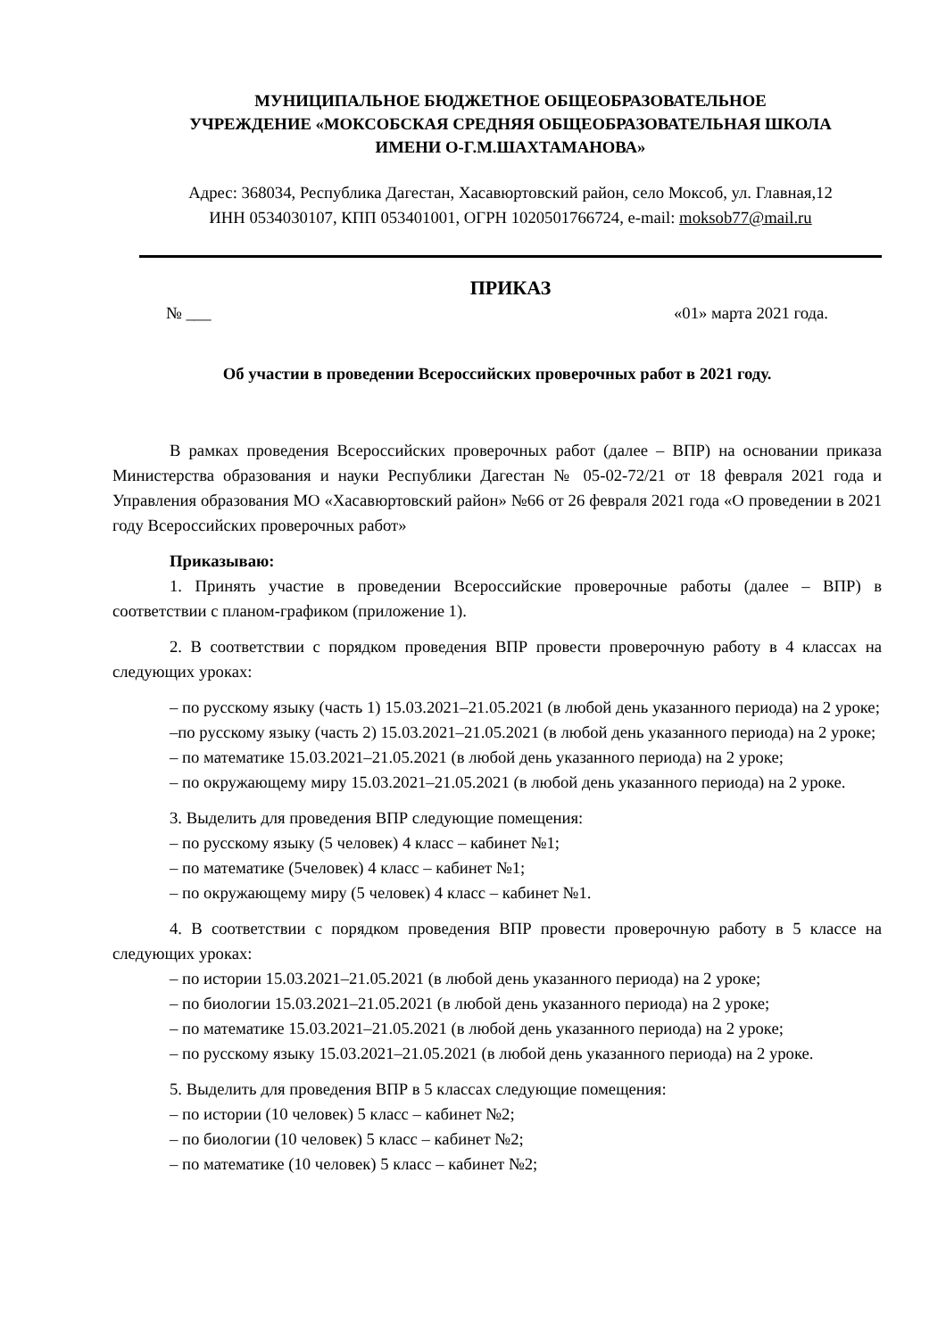МУНИЦИПАЛЬНОЕ БЮДЖЕТНОЕ ОБЩЕОБРАЗОВАТЕЛЬНОЕ
УЧРЕЖДЕНИЕ «МОКСОБСКАЯ СРЕДНЯЯ ОБЩЕОБРАЗОВАТЕЛЬНАЯ ШКОЛА
ИМЕНИ О-Г.М.ШАХТАМАНОВА»
Адрес: 368034, Республика Дагестан, Хасавюртовский район, село Моксоб, ул. Главная,12
ИНН 0534030107, КПП 053401001, ОГРН 1020501766724, e-mail: moksob77@mail.ru
ПРИКАЗ
№ ___ «01» марта 2021 года.
Об участии в проведении Всероссийских проверочных работ в 2021 году.
В рамках проведения Всероссийских проверочных работ (далее – ВПР) на основании приказа Министерства образования и науки Республики Дагестан № 05-02-72/21 от 18 февраля 2021 года и Управления образования МО «Хасавюртовский район» №66 от 26 февраля 2021 года «О проведении в 2021 году Всероссийских проверочных работ»
Приказываю:
1. Принять участие в проведении Всероссийские проверочные работы (далее – ВПР) в соответствии с планом-графиком (приложение 1).
2. В соответствии с порядком проведения ВПР провести проверочную работу в 4 классах на следующих уроках:
– по русскому языку (часть 1) 15.03.2021–21.05.2021 (в любой день указанного периода) на 2 уроке;
–по русскому языку (часть 2) 15.03.2021–21.05.2021 (в любой день указанного периода) на 2 уроке;
– по математике 15.03.2021–21.05.2021 (в любой день указанного периода) на 2 уроке;
– по окружающему миру 15.03.2021–21.05.2021 (в любой день указанного периода) на 2 уроке.
3. Выделить для проведения ВПР следующие помещения:
– по русскому языку (5 человек) 4 класс – кабинет №1;
– по математике (5человек) 4 класс – кабинет №1;
– по окружающему миру (5 человек) 4 класс – кабинет №1.
4. В соответствии с порядком проведения ВПР провести проверочную работу в 5 классе на следующих уроках:
– по истории 15.03.2021–21.05.2021 (в любой день указанного периода) на 2 уроке;
– по биологии 15.03.2021–21.05.2021 (в любой день указанного периода) на 2 уроке;
– по математике 15.03.2021–21.05.2021 (в любой день указанного периода) на 2 уроке;
– по русскому языку 15.03.2021–21.05.2021 (в любой день указанного периода) на 2 уроке.
5. Выделить для проведения ВПР в 5 классах следующие помещения:
– по истории (10 человек) 5 класс – кабинет №2;
– по биологии (10 человек) 5 класс – кабинет №2;
– по математике (10 человек) 5 класс – кабинет №2;